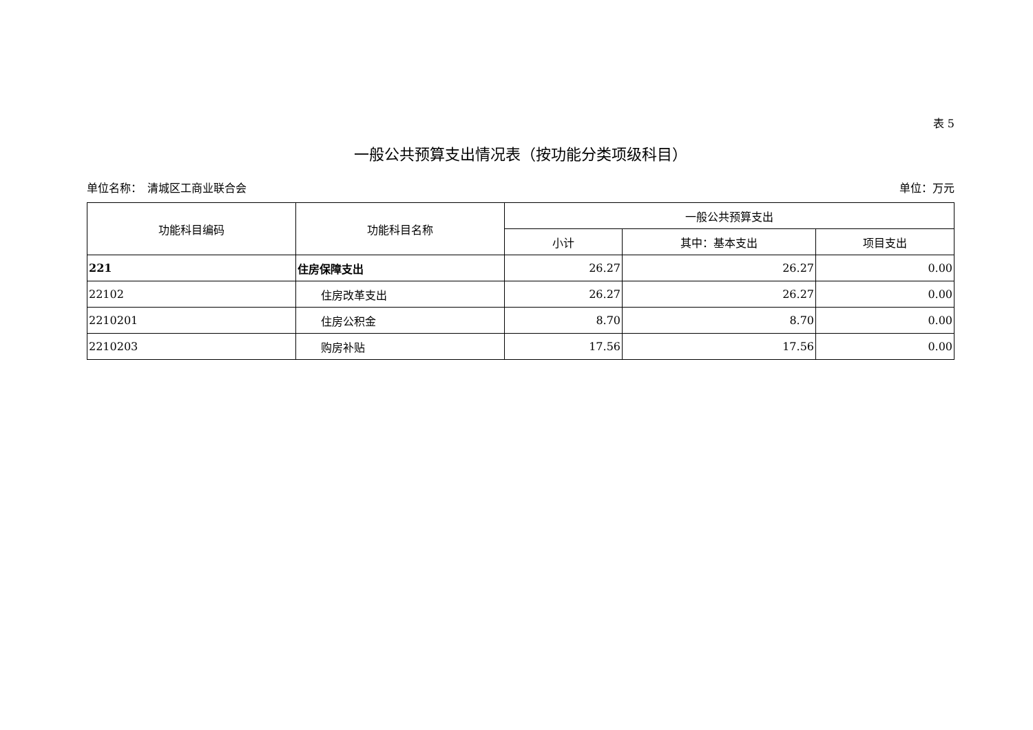表 5
一般公共预算支出情况表（按功能分类项级科目）
单位名称：　清城区工商业联合会 单位：万元
| 功能科目编码 | 功能科目名称 | 一般公共预算支出 | | |
| --- | --- | --- | --- | --- |
| | | 小计 | 其中：基本支出 | 项目支出 |
| 221 | 住房保障支出 | 26.27 | 26.27 | 0.00 |
| 22102 | 住房改革支出 | 26.27 | 26.27 | 0.00 |
| 2210201 | 住房公积金 | 8.70 | 8.70 | 0.00 |
| 2210203 | 购房补贴 | 17.56 | 17.56 | 0.00 |